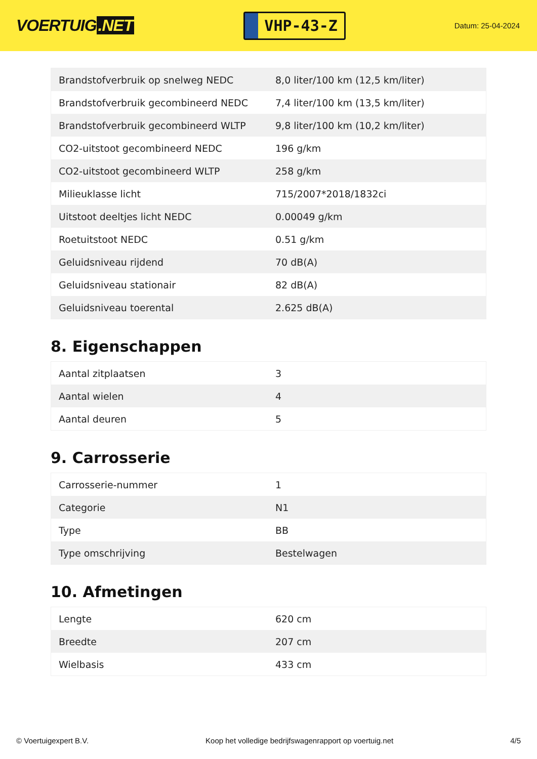VOERTUIG.NET
VHP-43-Z
Datum: 25-04-2024
| Brandstofverbruik op snelweg NEDC | 8,0 liter/100 km (12,5 km/liter) |
| Brandstofverbruik gecombineerd NEDC | 7,4 liter/100 km (13,5 km/liter) |
| Brandstofverbruik gecombineerd WLTP | 9,8 liter/100 km (10,2 km/liter) |
| CO2-uitstoot gecombineerd NEDC | 196 g/km |
| CO2-uitstoot gecombineerd WLTP | 258 g/km |
| Milieuklasse licht | 715/2007*2018/1832ci |
| Uitstoot deeltjes licht NEDC | 0.00049 g/km |
| Roetuitstoot NEDC | 0.51 g/km |
| Geluidsniveau rijdend | 70 dB(A) |
| Geluidsniveau stationair | 82 dB(A) |
| Geluidsniveau toerental | 2.625 dB(A) |
8. Eigenschappen
| Aantal zitplaatsen | 3 |
| Aantal wielen | 4 |
| Aantal deuren | 5 |
9. Carrosserie
| Carrosserie-nummer | 1 |
| Categorie | N1 |
| Type | BB |
| Type omschrijving | Bestelwagen |
10. Afmetingen
| Lengte | 620 cm |
| Breedte | 207 cm |
| Wielbasis | 433 cm |
© Voertuigexpert B.V. Koop het volledige bedrijfswagenrapport op voertuig.net 4/5